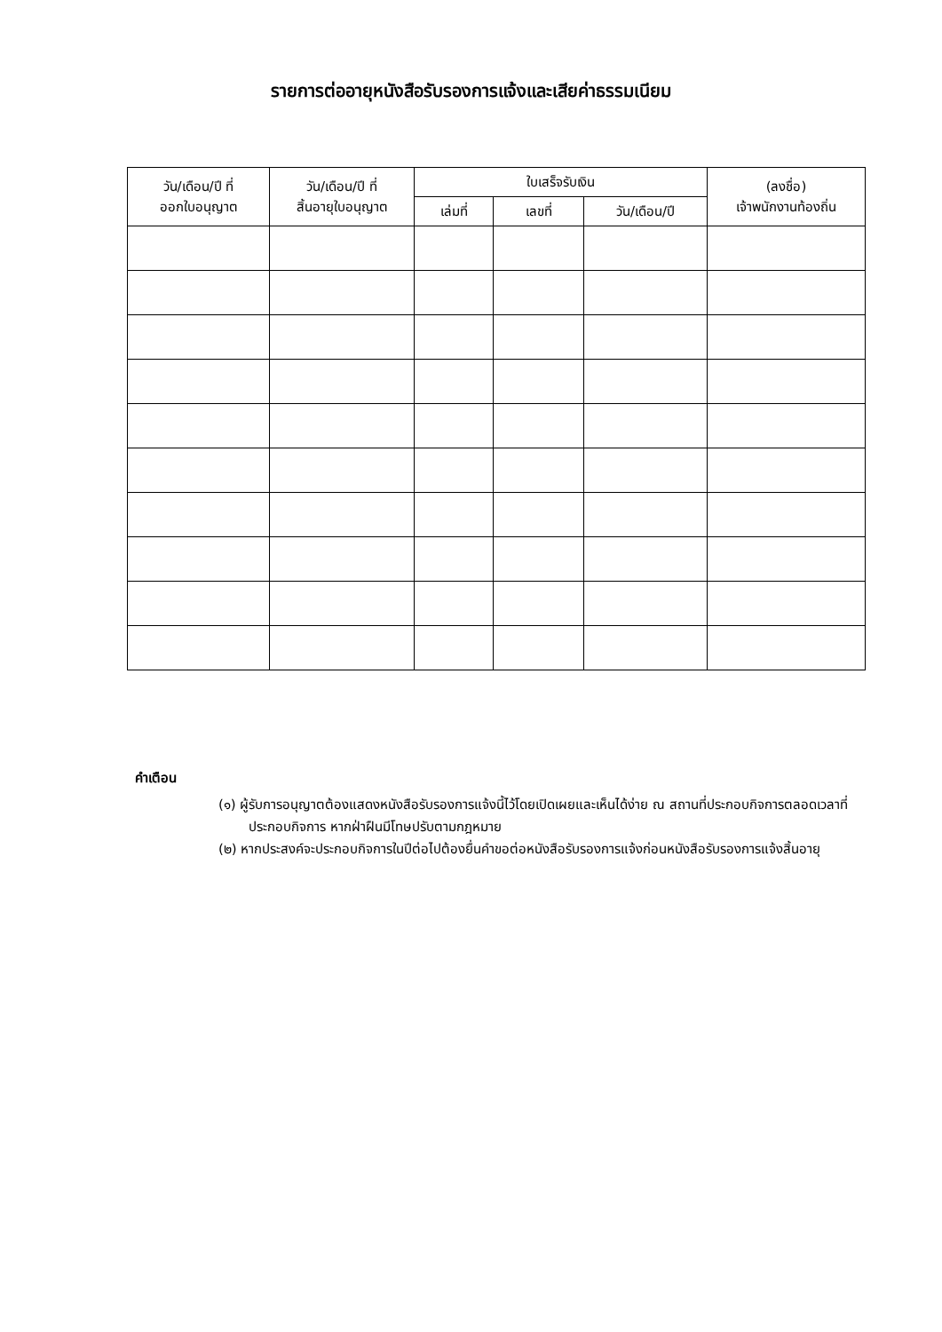รายการต่ออายุหนังสือรับรองการแจ้งและเสียค่าธรรมเนียม
| วัน/เดือน/ปี ที่ ออกใบอนุญาต | วัน/เดือน/ปี ที่ สิ้นอายุใบอนุญาต | ใบเสร็จรับเงิน | | | (ลงชื่อ) เจ้าพนักงานท้องถิ่น |
| --- | --- | --- | --- | --- | --- |
| | | เล่มที่ | เลขที่ | วัน/เดือน/ปี | |
คำเตือน
(๑) ผู้รับการอนุญาตต้องแสดงหนังสือรับรองการแจ้งนี้ไว้โดยเปิดเผยและเห็นได้ง่าย ณ สถานที่ประกอบกิจการตลอดเวลาที่ประกอบกิจการ หากฝ่าฝืนมีโทษปรับตามกฎหมาย
(๒) หากประสงค์จะประกอบกิจการในปีต่อไปต้องยื่นคำขอต่อหนังสือรับรองการแจ้งก่อนหนังสือรับรองการแจ้งสิ้นอายุ